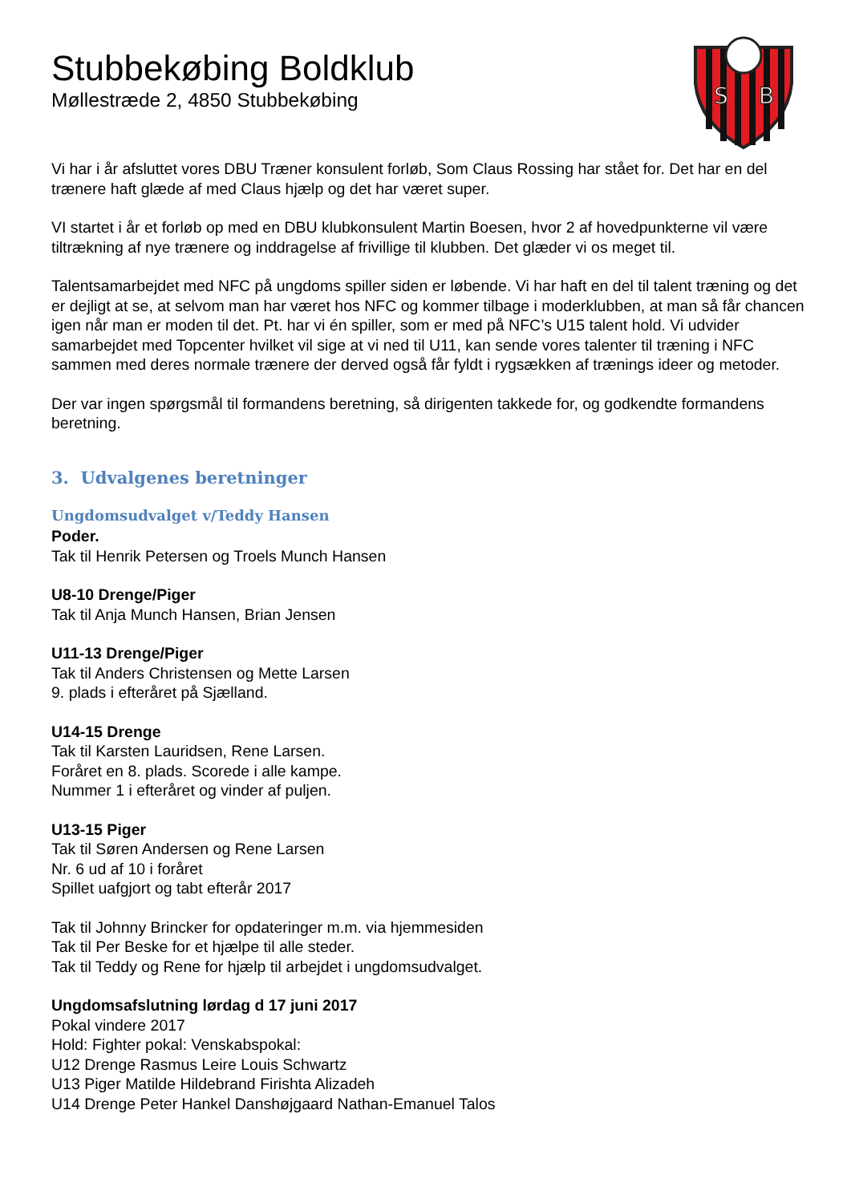S
B
Stubbekøbing Boldklub
Møllestræde 2, 4850 Stubbekøbing
Vi har i år afsluttet vores DBU Træner konsulent forløb, Som Claus Rossing har stået for. Det har en del trænere haft glæde af med Claus hjælp og det har været super.
VI startet i år et forløb op med en DBU klubkonsulent Martin Boesen, hvor 2 af hovedpunkterne vil være tiltrækning af nye trænere og inddragelse af frivillige til klubben. Det glæder vi os meget til.
Talentsamarbejdet med NFC på ungdoms spiller siden er løbende. Vi har haft en del til talent træning og det er dejligt at se, at selvom man har været hos NFC og kommer tilbage i moderklubben, at man så får chancen igen når man er moden til det. Pt. har vi én spiller, som er med på NFC’s U15 talent hold. Vi udvider samarbejdet med Topcenter hvilket vil sige at vi ned til U11, kan sende vores talenter til træning i NFC sammen med deres normale trænere der derved også får fyldt i rygsækken af trænings ideer og metoder.
Der var ingen spørgsmål til formandens beretning, så dirigenten takkede for, og godkendte formandens beretning.
3. Udvalgenes beretninger
Ungdomsudvalget v/Teddy Hansen
Poder.
Tak til Henrik Petersen og Troels Munch Hansen
U8-10 Drenge/Piger
Tak til Anja Munch Hansen, Brian Jensen
U11-13 Drenge/Piger
Tak til Anders Christensen og Mette Larsen
9. plads i efteråret på Sjælland.
U14-15 Drenge
Tak til Karsten Lauridsen, Rene Larsen.
Foråret en 8. plads. Scorede i alle kampe.
Nummer 1 i efteråret og vinder af puljen.
U13-15 Piger
Tak til Søren Andersen og Rene Larsen
Nr. 6 ud af 10 i foråret
Spillet uafgjort og tabt efterår 2017
Tak til Johnny Brincker for opdateringer m.m. via hjemmesiden
Tak til Per Beske for et hjælpe til alle steder.
Tak til Teddy og Rene for hjælp til arbejdet i ungdomsudvalget.
Ungdomsafslutning lørdag d 17 juni 2017
Pokal vindere 2017
Hold: Fighter pokal: Venskabspokal:
U12 Drenge Rasmus Leire Louis Schwartz
U13 Piger Matilde Hildebrand Firishta Alizadeh
U14 Drenge Peter Hankel Danshøjgaard Nathan-Emanuel Talos